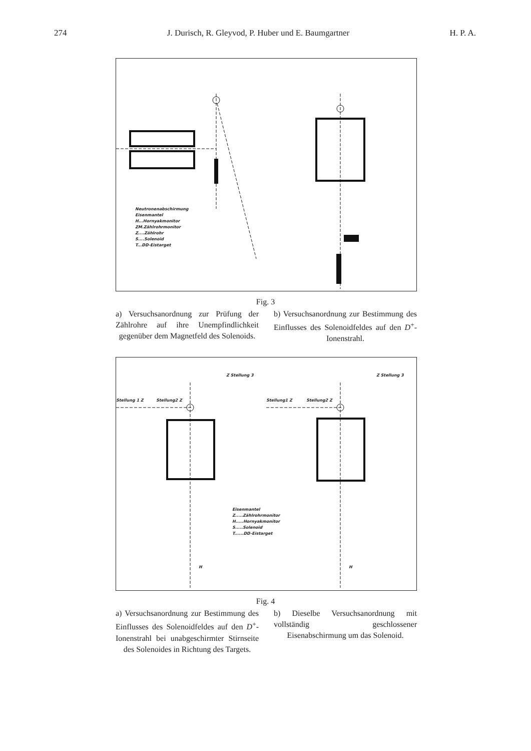274 J. Durisch, R. Gleyvod, P. Huber und E. Baumgartner H. P. A.
Neutronenabschirmung
Eisenmantel
H...Hornyakmonitor
ZM.Zählrohrmonitor
Z....Zählrohr
S....Solenoid
T...DD-Eistarget
Fig. 3
a) Versuchsanordnung zur Prüfung der Zählrohre auf ihre Unempfindlichkeit gegenüber dem Magnetfeld des Solenoids.
b) Versuchsanordnung zur Bestimmung des Einflusses des Solenoidfeldes auf den D<sup>+</sup>-Ionenstrahl.
Stellung 1 Z Stellung2 Z
Z Stellung 3
Stellung1 Z Stellung2 Z
Z Stellung 3
Eisenmantel
Z.....Zählrohrmonitor
H.....Hornyakmonitor
S.....Solenoid
T......DD-Eistarget
H H
Fig. 4
a) Versuchsanordnung zur Bestimmung des Einflusses des Solenoidfeldes auf den D<sup>+</sup>-Ionenstrahl bei unabgeschirmter Stirnseite des Solenoides in Richtung des Targets.
b) Dieselbe Versuchsanordnung mit vollständig geschlossener Eisenabschirmung um das Solenoid.